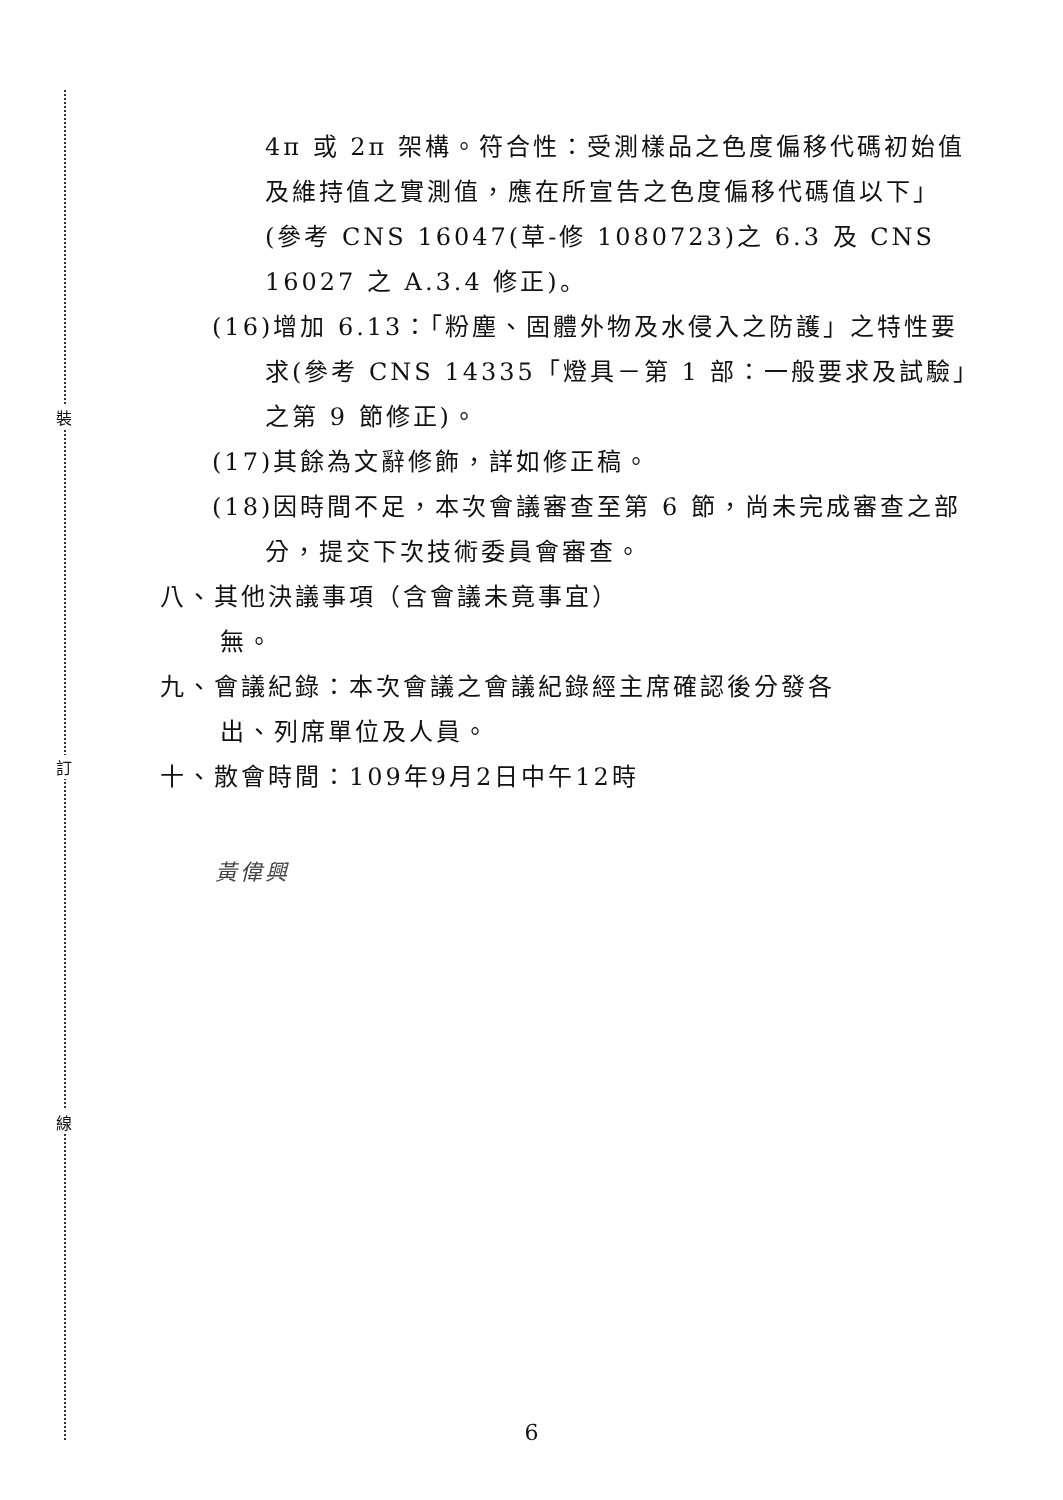裝
訂
線
4π 或 2π 架構。符合性：受測樣品之色度偏移代碼初始值及維持值之實測值，應在所宣告之色度偏移代碼值以下」(參考 CNS 16047(草-修 1080723)之 6.3 及 CNS 16027 之 A.3.4 修正)。
(16)增加 6.13：「粉塵、固體外物及水侵入之防護」之特性要求(參考 CNS 14335「燈具－第 1 部：一般要求及試驗」之第 9 節修正)。
(17)其餘為文辭修飾，詳如修正稿。
(18)因時間不足，本次會議審查至第 6 節，尚未完成審查之部分，提交下次技術委員會審查。
八、其他決議事項（含會議未竟事宜）
無。
九、會議紀錄：本次會議之會議紀錄經主席確認後分發各
出、列席單位及人員。
十、散會時間：109年9月2日中午12時
黃偉興
6